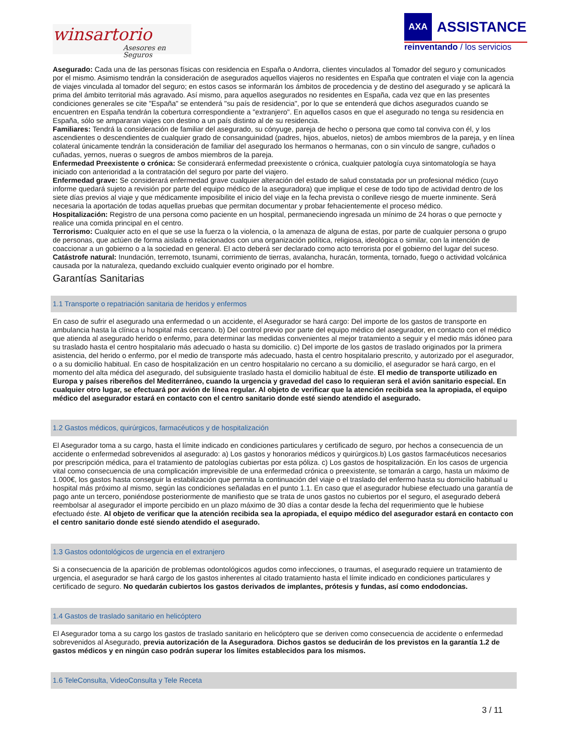winsartorio
Asesores en Seguros
AXA ASSISTANCE
reinventando / los servicios
Asegurado: Cada una de las personas físicas con residencia en España o Andorra, clientes vinculados al Tomador del seguro y comunicados por el mismo. Asimismo tendrán la consideración de asegurados aquellos viajeros no residentes en España que contraten el viaje con la agencia de viajes vinculada al tomador del seguro; en estos casos se informarán los ámbitos de procedencia y de destino del asegurado y se aplicará la prima del ámbito territorial más agravado. Así mismo, para aquellos asegurados no residentes en España, cada vez que en las presentes condiciones generales se cite "España" se entenderá "su país de residencia", por lo que se entenderá que dichos asegurados cuando se encuentren en España tendrán la cobertura correspondiente a "extranjero". En aquellos casos en que el asegurado no tenga su residencia en España, sólo se ampararan viajes con destino a un país distinto al de su residencia.
Familiares: Tendrá la consideración de familiar del asegurado, su cónyuge, pareja de hecho o persona que como tal conviva con él, y los ascendientes o descendientes de cualquier grado de consanguinidad (padres, hijos, abuelos, nietos) de ambos miembros de la pareja, y en línea colateral únicamente tendrán la consideración de familiar del asegurado los hermanos o hermanas, con o sin vínculo de sangre, cuñados o cuñadas, yernos, nueras o suegros de ambos miembros de la pareja.
Enfermedad Preexistente o crónica: Se considerará enfermedad preexistente o crónica, cualquier patología cuya sintomatología se haya iniciado con anterioridad a la contratación del seguro por parte del viajero.
Enfermedad grave: Se considerará enfermedad grave cualquier alteración del estado de salud constatada por un profesional médico (cuyo informe quedará sujeto a revisión por parte del equipo médico de la aseguradora) que implique el cese de todo tipo de actividad dentro de los siete días previos al viaje y que médicamente imposibilite el inicio del viaje en la fecha prevista o conlleve riesgo de muerte inminente. Será necesaria la aportación de todas aquellas pruebas que permitan documentar y probar fehacientemente el proceso médico.
Hospitalización: Registro de una persona como paciente en un hospital, permaneciendo ingresada un mínimo de 24 horas o que pernocte y realice una comida principal en el centro.
Terrorismo: Cualquier acto en el que se use la fuerza o la violencia, o la amenaza de alguna de estas, por parte de cualquier persona o grupo de personas, que actúen de forma aislada o relacionados con una organización política, religiosa, ideológica o similar, con la intención de coaccionar a un gobierno o a la sociedad en general. El acto deberá ser declarado como acto terrorista por el gobierno del lugar del suceso.
Catástrofe natural: Inundación, terremoto, tsunami, corrimiento de tierras, avalancha, huracán, tormenta, tornado, fuego o actividad volcánica causada por la naturaleza, quedando excluido cualquier evento originado por el hombre.
Garantías Sanitarias
1.1 Transporte o repatriación sanitaria de heridos y enfermos
En caso de sufrir el asegurado una enfermedad o un accidente, el Asegurador se hará cargo: Del importe de los gastos de transporte en ambulancia hasta la clínica u hospital más cercano. b) Del control previo por parte del equipo médico del asegurador, en contacto con el médico que atienda al asegurado herido o enfermo, para determinar las medidas convenientes al mejor tratamiento a seguir y el medio más idóneo para su traslado hasta el centro hospitalario más adecuado o hasta su domicilio. c) Del importe de los gastos de traslado originados por la primera asistencia, del herido o enfermo, por el medio de transporte más adecuado, hasta el centro hospitalario prescrito, y autorizado por el asegurador, o a su domicilio habitual. En caso de hospitalización en un centro hospitalario no cercano a su domicilio, el asegurador se hará cargo, en el momento del alta médica del asegurado, del subsiguiente traslado hasta el domicilio habitual de éste. El medio de transporte utilizado en Europa y países ribereños del Mediterráneo, cuando la urgencia y gravedad del caso lo requieran será el avión sanitario especial. En cualquier otro lugar, se efectuará por avión de línea regular. Al objeto de verificar que la atención recibida sea la apropiada, el equipo médico del asegurador estará en contacto con el centro sanitario donde esté siendo atendido el asegurado.
1.2 Gastos médicos, quirúrgicos, farmacéuticos y de hospitalización
El Asegurador toma a su cargo, hasta el límite indicado en condiciones particulares y certificado de seguro, por hechos a consecuencia de un accidente o enfermedad sobrevenidos al asegurado: a) Los gastos y honorarios médicos y quirúrgicos.b) Los gastos farmacéuticos necesarios por prescripción médica, para el tratamiento de patologías cubiertas por esta póliza. c) Los gastos de hospitalización. En los casos de urgencia vital como consecuencia de una complicación imprevisible de una enfermedad crónica o preexistente, se tomarán a cargo, hasta un máximo de 1.000€, los gastos hasta conseguir la estabilización que permita la continuación del viaje o el traslado del enfermo hasta su domicilio habitual u hospital más próximo al mismo, según las condiciones señaladas en el punto 1.1. En caso que el asegurador hubiese efectuado una garantía de pago ante un tercero, poniéndose posteriormente de manifiesto que se trata de unos gastos no cubiertos por el seguro, el asegurado deberá reembolsar al asegurador el importe percibido en un plazo máximo de 30 días a contar desde la fecha del requerimiento que le hubiese efectuado éste. Al objeto de verificar que la atención recibida sea la apropiada, el equipo médico del asegurador estará en contacto con el centro sanitario donde esté siendo atendido el asegurado.
1.3 Gastos odontológicos de urgencia en el extranjero
Si a consecuencia de la aparición de problemas odontológicos agudos como infecciones, o traumas, el asegurado requiere un tratamiento de urgencia, el asegurador se hará cargo de los gastos inherentes al citado tratamiento hasta el límite indicado en condiciones particulares y certificado de seguro. No quedarán cubiertos los gastos derivados de implantes, prótesis y fundas, así como endodoncias.
1.4 Gastos de traslado sanitario en helicóptero
El Asegurador toma a su cargo los gastos de traslado sanitario en helicóptero que se deriven como consecuencia de accidente o enfermedad sobrevenidos al Asegurado, previa autorización de la Aseguradora. Dichos gastos se deducirán de los previstos en la garantía 1.2 de gastos médicos y en ningún caso podrán superar los límites establecidos para los mismos.
1.6 TeleConsulta, VideoConsulta y Tele Receta
3 / 11